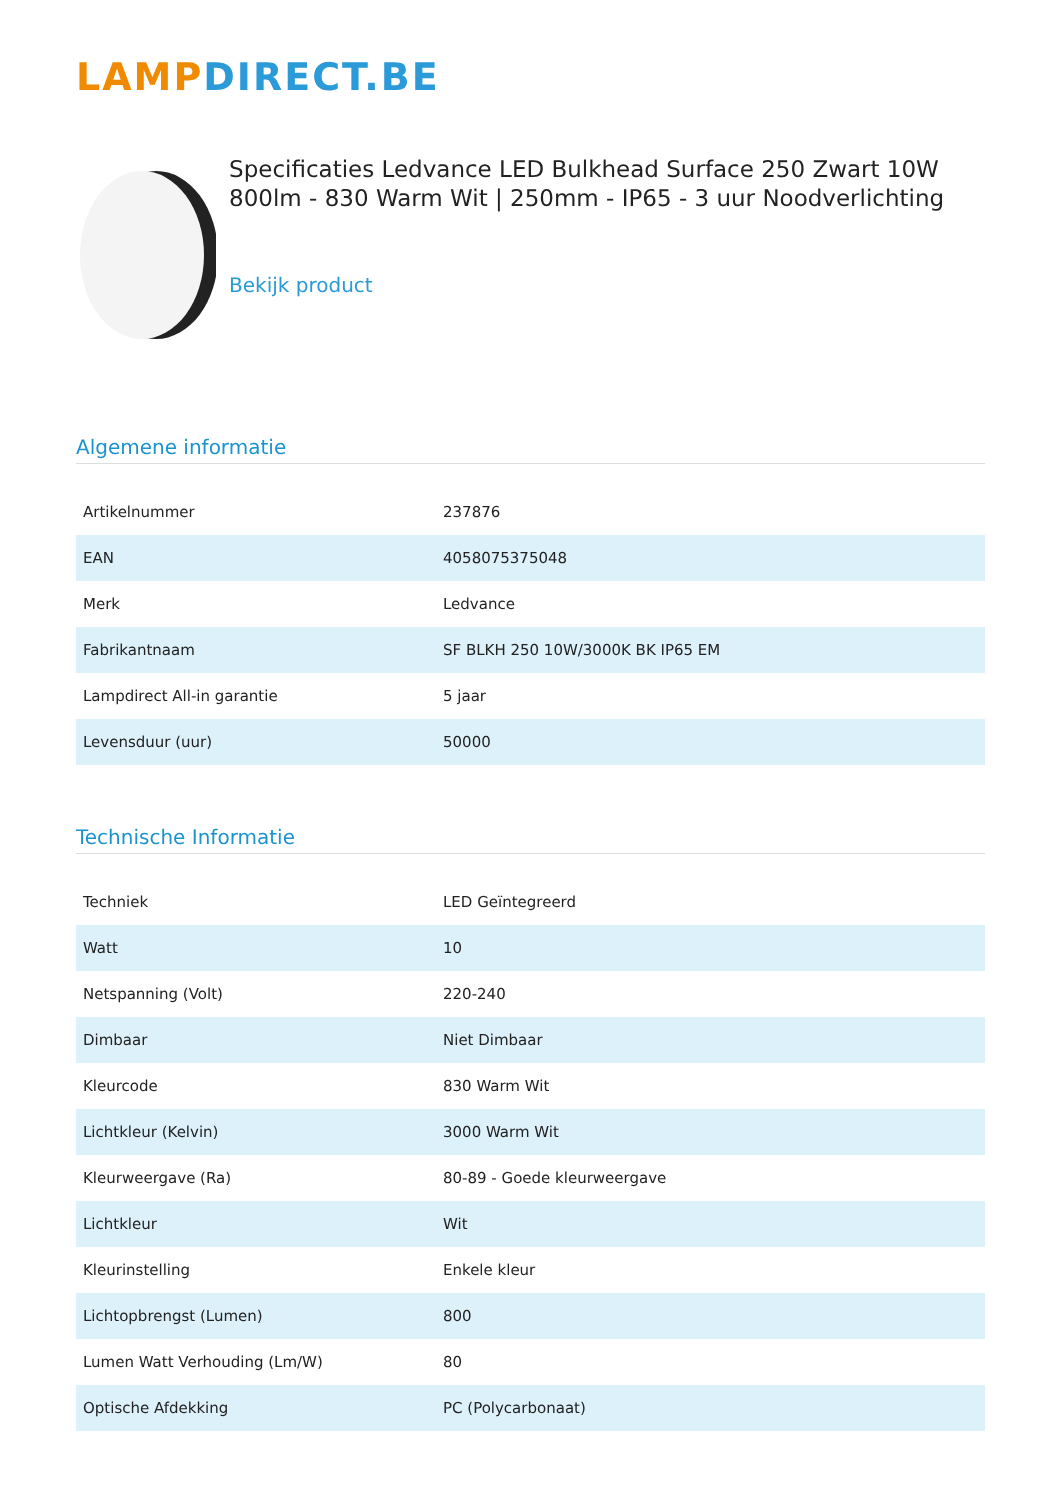LAMP DIRECT.BE
Specificaties Ledvance LED Bulkhead Surface 250 Zwart 10W 800lm - 830 Warm Wit | 250mm - IP65 - 3 uur Noodverlichting
Bekijk product
Algemene informatie
| Artikelnummer | 237876 |
| EAN | 4058075375048 |
| Merk | Ledvance |
| Fabrikantnaam | SF BLKH 250 10W/3000K BK IP65 EM |
| Lampdirect All-in garantie | 5 jaar |
| Levensduur (uur) | 50000 |
Technische Informatie
| Techniek | LED Geïntegreerd |
| Watt | 10 |
| Netspanning (Volt) | 220-240 |
| Dimbaar | Niet Dimbaar |
| Kleurcode | 830 Warm Wit |
| Lichtkleur (Kelvin) | 3000 Warm Wit |
| Kleurweergave (Ra) | 80-89 - Goede kleurweergave |
| Lichtkleur | Wit |
| Kleurinstelling | Enkele kleur |
| Lichtopbrengst (Lumen) | 800 |
| Lumen Watt Verhouding (Lm/W) | 80 |
| Optische Afdekking | PC (Polycarbonaat) |